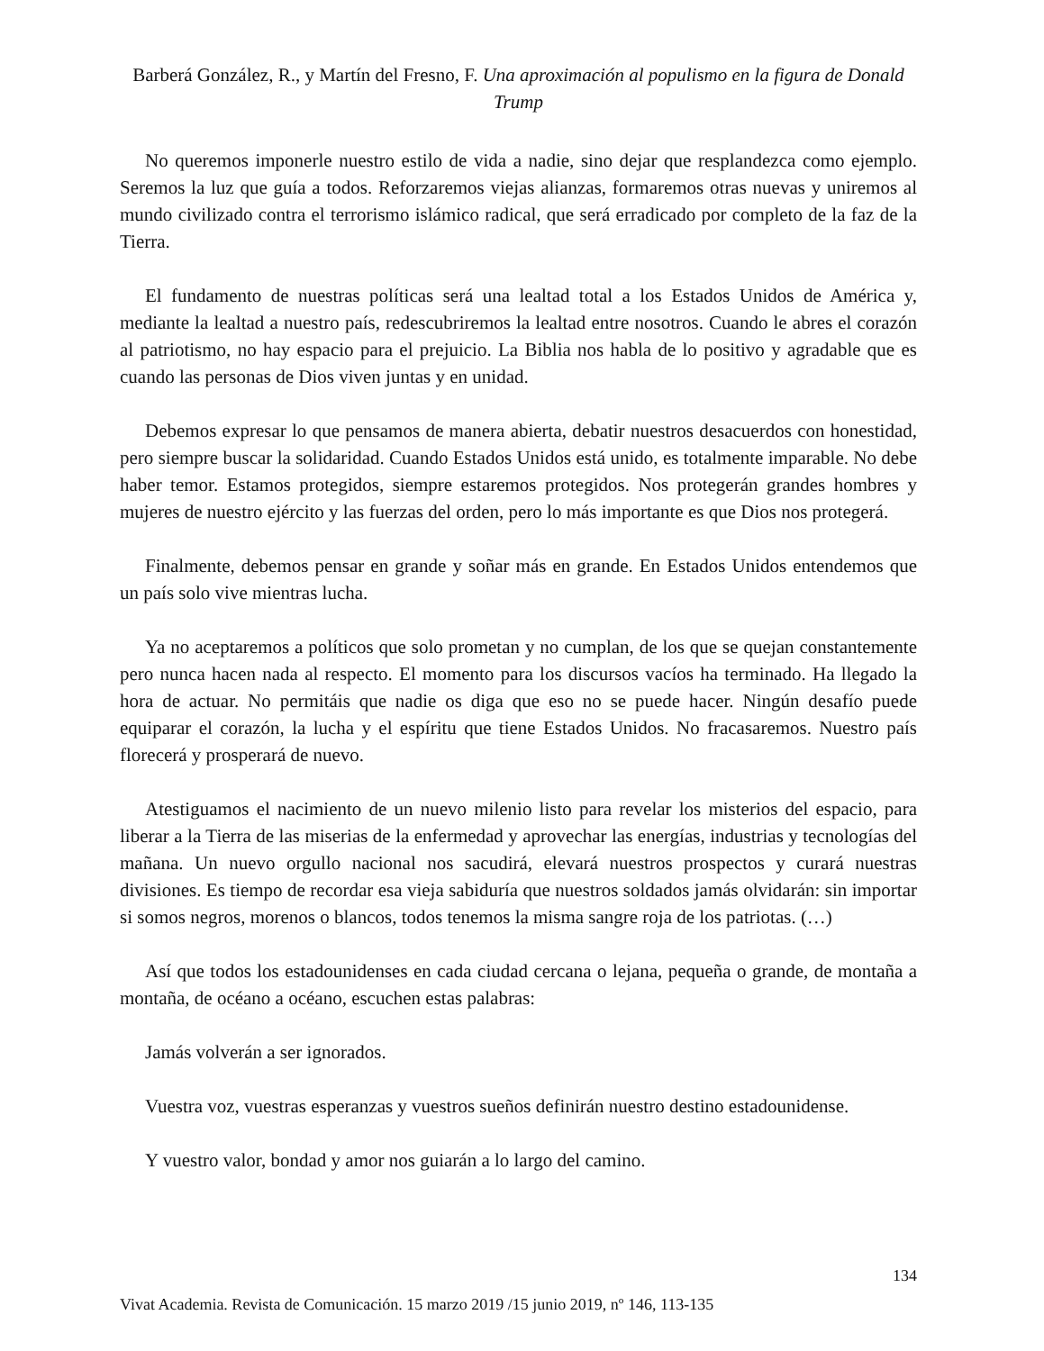Barberá González, R., y Martín del Fresno, F. Una aproximación al populismo en la figura de Donald Trump
No queremos imponerle nuestro estilo de vida a nadie, sino dejar que resplandezca como ejemplo. Seremos la luz que guía a todos. Reforzaremos viejas alianzas, formaremos otras nuevas y uniremos al mundo civilizado contra el terrorismo islámico radical, que será erradicado por completo de la faz de la Tierra.
El fundamento de nuestras políticas será una lealtad total a los Estados Unidos de América y, mediante la lealtad a nuestro país, redescubriremos la lealtad entre nosotros. Cuando le abres el corazón al patriotismo, no hay espacio para el prejuicio. La Biblia nos habla de lo positivo y agradable que es cuando las personas de Dios viven juntas y en unidad.
Debemos expresar lo que pensamos de manera abierta, debatir nuestros desacuerdos con honestidad, pero siempre buscar la solidaridad. Cuando Estados Unidos está unido, es totalmente imparable. No debe haber temor. Estamos protegidos, siempre estaremos protegidos. Nos protegerán grandes hombres y mujeres de nuestro ejército y las fuerzas del orden, pero lo más importante es que Dios nos protegerá.
Finalmente, debemos pensar en grande y soñar más en grande. En Estados Unidos entendemos que un país solo vive mientras lucha.
Ya no aceptaremos a políticos que solo prometan y no cumplan, de los que se quejan constantemente pero nunca hacen nada al respecto. El momento para los discursos vacíos ha terminado. Ha llegado la hora de actuar. No permitáis que nadie os diga que eso no se puede hacer. Ningún desafío puede equiparar el corazón, la lucha y el espíritu que tiene Estados Unidos. No fracasaremos. Nuestro país florecerá y prosperará de nuevo.
Atestiguamos el nacimiento de un nuevo milenio listo para revelar los misterios del espacio, para liberar a la Tierra de las miserias de la enfermedad y aprovechar las energías, industrias y tecnologías del mañana. Un nuevo orgullo nacional nos sacudirá, elevará nuestros prospectos y curará nuestras divisiones. Es tiempo de recordar esa vieja sabiduría que nuestros soldados jamás olvidarán: sin importar si somos negros, morenos o blancos, todos tenemos la misma sangre roja de los patriotas. (…)
Así que todos los estadounidenses en cada ciudad cercana o lejana, pequeña o grande, de montaña a montaña, de océano a océano, escuchen estas palabras:
Jamás volverán a ser ignorados.
Vuestra voz, vuestras esperanzas y vuestros sueños definirán nuestro destino estadounidense.
Y vuestro valor, bondad y amor nos guiarán a lo largo del camino.
134
Vivat Academia. Revista de Comunicación. 15 marzo 2019 /15 junio 2019, nº 146, 113-135